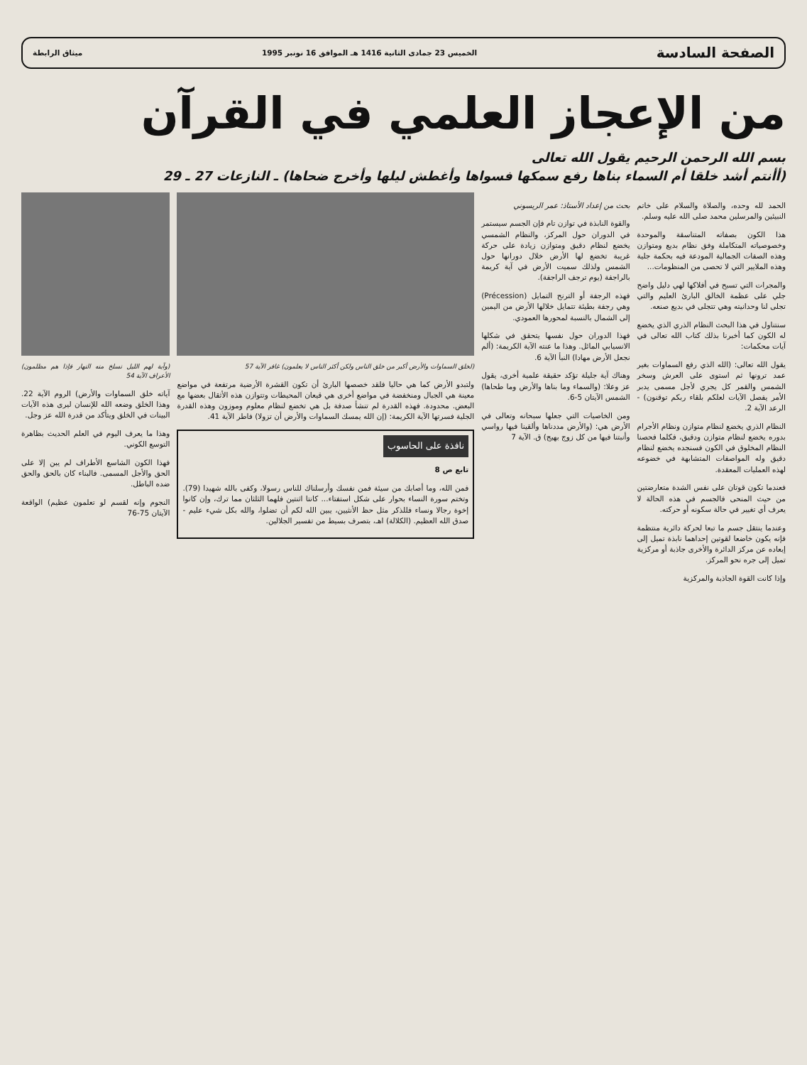الصفحة السادسة
الخميس 23 جمادى الثانية 1416 هـ الموافق 16 نونبر 1995
ميثاق الرابطة
من الإعجاز العلمي في القرآن
بسم الله الرحمن الرحيم يقول الله تعالى
(أأنتم أشد خلقا أم السماء بناها رفع سمكها فسواها وأغطش ليلها وأخرج ضحاها) ـ النازعات 27 ـ 29
الحمد لله وحده، والصلاة والسلام على خاتم النبيئين والمرسلين محمد صلى الله عليه وسلم.
هذا الكون بصفاته المتناسقة والموحدة وخصوصياته المتكاملة وفق نظام بديع ومتوازن وهذه الصفات الجمالية المودعة فيه بحكمة جلية وهذه الملايير التي لا تحصى من المنظومات...
والمجرات التي تسبح في أفلاكها لهي دليل واضح جلي على عظمة الخالق البارئ العليم والتي تجلى لنا وحدانيته وهي تتجلى في بديع صنعه.
سنتناول في هذا البحث النظام الذري الذي يخضع له الكون كما أخبرنا بذلك كتاب الله تعالى في آيات محكمات:
يقول الله تعالى: (الله الذي رفع السماوات بغير عمد ترونها ثم استوى على العرش وسخر الشمس والقمر كل يجري لأجل مسمى يدبر الأمر يفصل الآيات لعلكم بلقاء ربكم توقنون) - الرعد الآية 2.
النظام الذري يخضع لنظام متوازن ونظام الأجرام بدوره يخضع لنظام متوازن ودقيق، فكلما فحصنا النظام المخلوق في الكون فسنجده يخضع لنظام دقيق وله المواصفات المتشابهة في خضوعه لهذه العمليات المعقدة.
فعندما تكون قوتان على نفس الشدة متعارضتين من حيث المنحى فالجسم في هذه الحالة لا يعرف أي تغيير في حالة سكونه أو حركته.
وعندما ينتقل جسم ما تبعا لحركة دائرية منتظمة فإنه يكون خاضعا لقوتين إحداهما نابذة تميل إلى إبعاده عن مركز الدائرة والأخرى جاذبة أو مركزية تميل إلى جره نحو المركز.
وإذا كانت القوة الجاذبة والمركزية
بحث من إعداد الأستاذ: عمر الريسوني
والقوة النابذة في توازن تام فإن الجسم سيستمر في الدوران حول المركز، والنظام الشمسي يخضع لنظام دقيق ومتوازن زيادة على حركة غريبة تخضع لها الأرض خلال دورانها حول الشمس ولذلك سميت الأرض في آية كريمة بالراجفة (يوم ترجف الراجفة).
فهذه الرجفة أو الترنح التمايل (Précession) وهي رجفة بطيئة تتمايل خلالها الأرض من اليمين إلى الشمال بالنسبة لمحورها العمودي.
فهذا الدوران حول نفسها يتحقق في شكلها الانسيابي المائل. وهذا ما عنته الآية الكريمة: (ألم نجعل الأرض مهادا) النبأ الآية 6.
وهناك آية جليلة تؤكد حقيقة علمية أخرى، يقول عز وعلا: (والسماء وما بناها والأرض وما طحاها) الشمس الآيتان 5-6.
ومن الخاصيات التي جعلها سبحانه وتعالى في الأرض هي: (والأرض مددناها وألقينا فيها رواسي وأنبتنا فيها من كل زوج بهيج) ق. الآية 7
(لخلق السماوات والأرض أكبر من خلق الناس ولكن أكثر الناس لا يعلمون) غافر الآية 57
ولتبدو الأرض كما هي حاليا فلقد خصصها البارئ أن تكون القشرة الأرضية مرتفعة في مواضع معينة هي الجبال ومنخفضة في مواضع أخرى هي قيعان المحيطات وتتوازن هذه الأثقال بعضها مع البعض. محدودة. فهذه القدرة لم تنشأ صدفة بل هي تخضع لنظام معلوم وموزون وهذه القدرة الجلية فسرتها الآية الكريمة: (إن الله يمسك السماوات والأرض أن تزولا) فاطر الآية 41.
نافذة على الحاسوب
تابع ص 8
فمن الله، وما أصابك من سيئة فمن نفسك وأرسلناك للناس رسولا، وكفى بالله شهيدا (79). وتختم سورة النساء بحوار على شكل استفتاء... كانتا اثنتين فلهما الثلثان مما ترك، وإن كانوا إخوة رجالا ونساء فللذكر مثل حظ الأنثيين، يبين الله لكم أن تضلوا، والله بكل شيء عليم - صدق الله العظيم. (الكلالة) اهـ، بتصرف بسيط من تفسير الجلالين.
(وآية لهم الليل نسلخ منه النهار فإذا هم مظلمون) الأعراف الآية 54
آياته خلق السماوات والأرض) الروم الآية 22. وهذا الخلق وضعه الله للإنسان ليرى هذه الآيات البينات في الخلق ويتأكد من قدرة الله عز وجل.
وهذا ما يعرف اليوم في العلم الحديث بظاهرة التوسع الكوني.
فهذا الكون الشاسع الأطراف لم يبن إلا على الحق والأجل المسمى. فالبناء كان بالحق والحق ضده الباطل.
النجوم وإنه لقسم لو تعلمون عظيم) الواقعة الآيتان 75-76